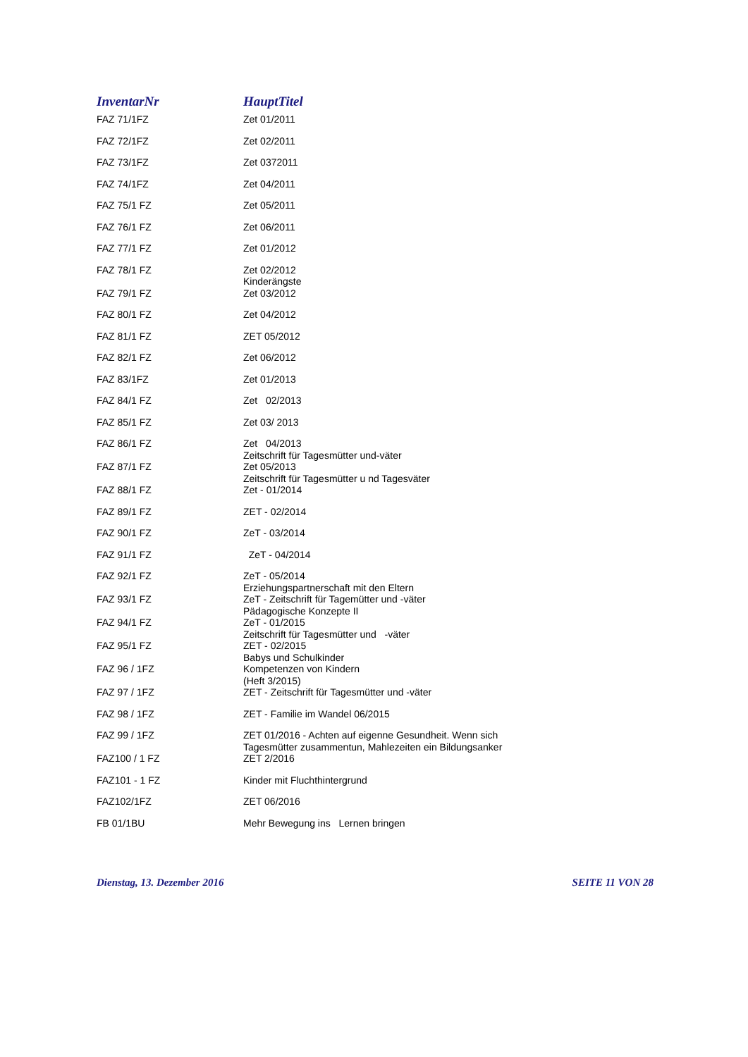| InventarNr | HauptTitel |
| --- | --- |
| FAZ 71/1FZ | Zet 01/2011 |
| FAZ 72/1FZ | Zet 02/2011 |
| FAZ 73/1FZ | Zet 0372011 |
| FAZ 74/1FZ | Zet 04/2011 |
| FAZ 75/1 FZ | Zet 05/2011 |
| FAZ 76/1 FZ | Zet 06/2011 |
| FAZ 77/1 FZ | Zet 01/2012 |
| FAZ 78/1 FZ | Zet 02/2012 Kinderängste |
| FAZ 79/1 FZ | Zet 03/2012 |
| FAZ 80/1 FZ | Zet 04/2012 |
| FAZ 81/1 FZ | ZET 05/2012 |
| FAZ 82/1 FZ | Zet 06/2012 |
| FAZ 83/1FZ | Zet 01/2013 |
| FAZ 84/1 FZ | Zet 02/2013 |
| FAZ 85/1 FZ | Zet 03/ 2013 |
| FAZ 86/1 FZ | Zet 04/2013 Zeitschrift für Tagesmütter und-väter |
| FAZ 87/1 FZ | Zet 05/2013 Zeitschrift für Tagesmütter u nd Tagesväter |
| FAZ 88/1 FZ | Zet - 01/2014 |
| FAZ 89/1 FZ | ZET - 02/2014 |
| FAZ 90/1 FZ | ZeT - 03/2014 |
| FAZ 91/1 FZ | ZeT - 04/2014 |
| FAZ 92/1 FZ | ZeT - 05/2014 Erziehungspartnerschaft mit den Eltern |
| FAZ 93/1 FZ | ZeT - Zeitschrift für Tagemütter und -väter Pädagogische Konzepte II |
| FAZ 94/1 FZ | ZeT - 01/2015 Zeitschrift für Tagesmütter und -väter |
| FAZ 95/1 FZ | ZET - 02/2015 Babys und Schulkinder |
| FAZ 96 / 1FZ | Kompetenzen von Kindern (Heft 3/2015) |
| FAZ 97 / 1FZ | ZET - Zeitschrift für Tagesmütter und -väter |
| FAZ 98 / 1FZ | ZET - Familie im Wandel 06/2015 |
| FAZ 99 / 1FZ | ZET 01/2016 - Achten auf eigenne Gesundheit. Wenn sich Tagesmütter zusammentun, Mahlezeiten ein Bildungsanker |
| FAZ100 / 1 FZ | ZET 2/2016 |
| FAZ101 - 1 FZ | Kinder mit Fluchthintergrund |
| FAZ102/1FZ | ZET 06/2016 |
| FB 01/1BU | Mehr Bewegung ins Lernen bringen |
Dienstag, 13. Dezember 2016 SEITE 11 VON 28